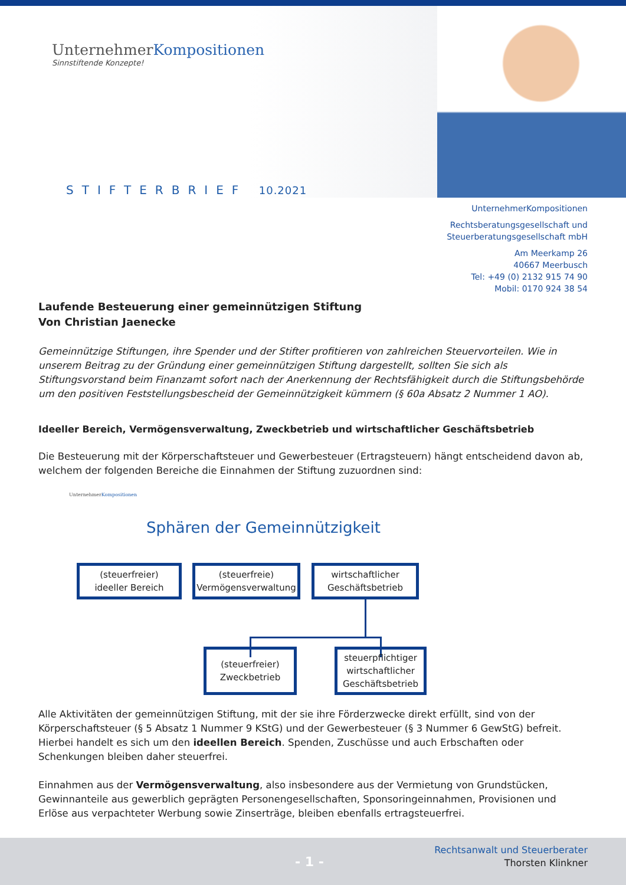UnternehmerKompositionen
Sinnstiftende Konzepte!
STIFTERBRIEF 10.2021
UnternehmerKompositionen
Rechtsberatungsgesellschaft und
Steuerberatungsgesellschaft mbH
Am Meerkamp 26
40667 Meerbusch
Tel: +49 (0) 2132 915 74 90
Mobil: 0170 924 38 54
Laufende Besteuerung einer gemeinnützigen Stiftung
Von Christian Jaenecke
Gemeinnützige Stiftungen, ihre Spender und der Stifter profitieren von zahlreichen Steuervorteilen. Wie in unserem Beitrag zu der Gründung einer gemeinnützigen Stiftung dargestellt, sollten Sie sich als Stiftungsvorstand beim Finanzamt sofort nach der Anerkennung der Rechtsfähigkeit durch die Stiftungsbehörde um den positiven Feststellungsbescheid der Gemeinnützigkeit kümmern (§ 60a Absatz 2 Nummer 1 AO).
Ideeller Bereich, Vermögensverwaltung, Zweckbetrieb und wirtschaftlicher Geschäftsbetrieb
Die Besteuerung mit der Körperschaftsteuer und Gewerbesteuer (Ertragsteuern) hängt entscheidend davon ab, welchem der folgenden Bereiche die Einnahmen der Stiftung zuzuordnen sind:
UnternehmerKompositionen
Sphären der Gemeinnützigkeit
(steuerfreier)
ideeller Bereich
(steuerfreie)
Vermögensverwaltung
wirtschaftlicher
Geschäftsbetrieb
(steuerfreier)
Zweckbetrieb
steuerpflichtiger
wirtschaftlicher
Geschäftsbetrieb
Alle Aktivitäten der gemeinnützigen Stiftung, mit der sie ihre Förderzwecke direkt erfüllt, sind von der Körperschaftsteuer (§ 5 Absatz 1 Nummer 9 KStG) und der Gewerbesteuer (§ 3 Nummer 6 GewStG) befreit. Hierbei handelt es sich um den ideellen Bereich. Spenden, Zuschüsse und auch Erbschaften oder Schenkungen bleiben daher steuerfrei.
Einnahmen aus der Vermögensverwaltung, also insbesondere aus der Vermietung von Grundstücken, Gewinnanteile aus gewerblich geprägten Personengesellschaften, Sponsoringeinnahmen, Provisionen und Erlöse aus verpachteter Werbung sowie Zinserträge, bleiben ebenfalls ertragsteuerfrei.
- 1 -
Rechtsanwalt und Steuerberater
Thorsten Klinkner